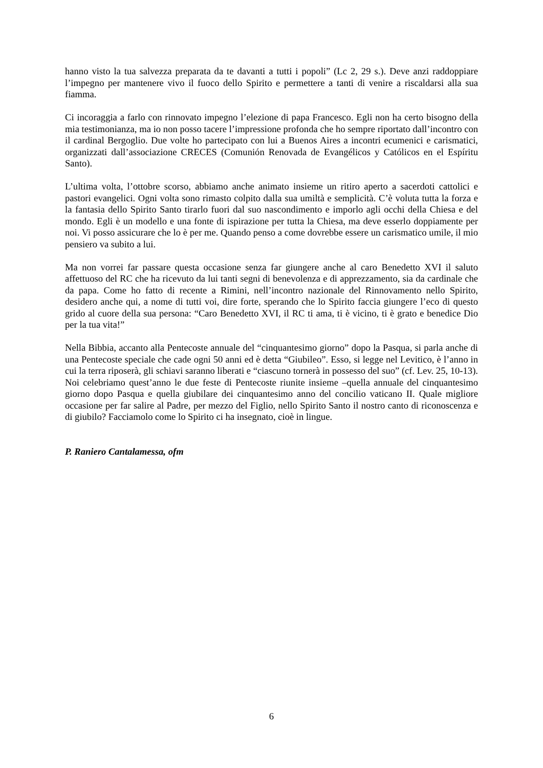hanno visto la tua salvezza preparata da te davanti a tutti i popoli” (Lc 2, 29 s.). Deve anzi raddoppiare l’impegno per mantenere vivo il fuoco dello Spirito e permettere a tanti di venire a riscaldarsi alla sua fiamma.
Ci incoraggia a farlo con rinnovato impegno l’elezione di papa Francesco. Egli non ha certo bisogno della mia testimonianza, ma io non posso tacere l’impressione profonda che ho sempre riportato dall’incontro con il cardinal Bergoglio. Due volte ho partecipato con lui a Buenos Aires a incontri ecumenici e carismatici, organizzati dall’associazione CRECES (Comunión Renovada de Evangélicos y Católicos en el Espíritu Santo).
L’ultima volta, l’ottobre scorso, abbiamo anche animato insieme un ritiro aperto a sacerdoti cattolici e pastori evangelici. Ogni volta sono rimasto colpito dalla sua umiltà e semplicità. C’è voluta tutta la forza e la fantasia dello Spirito Santo tirarlo fuori dal suo nascondimento e imporlo agli occhi della Chiesa e del mondo. Egli è un modello e una fonte di ispirazione per tutta la Chiesa, ma deve esserlo doppiamente per noi. Vi posso assicurare che lo è per me. Quando penso a come dovrebbe essere un carismatico umile, il mio pensiero va subito a lui.
Ma non vorrei far passare questa occasione senza far giungere anche al caro Benedetto XVI il saluto affettuoso del RC che ha ricevuto da lui tanti segni di benevolenza e di apprezzamento, sia da cardinale che da papa. Come ho fatto di recente a Rimini, nell’incontro nazionale del Rinnovamento nello Spirito, desidero anche qui, a nome di tutti voi, dire forte, sperando che lo Spirito faccia giungere l’eco di questo grido al cuore della sua persona: “Caro Benedetto XVI, il RC ti ama, ti è vicino, ti è grato e benedice Dio per la tua vita!”
Nella Bibbia, accanto alla Pentecoste annuale del “cinquantesimo giorno” dopo la Pasqua, si parla anche di una Pentecoste speciale che cade ogni 50 anni ed è detta “Giubileo”. Esso, si legge nel Levitico, è l’anno in cui la terra riposerà, gli schiavi saranno liberati e “ciascuno tornerà in possesso del suo” (cf. Lev. 25, 10-13). Noi celebriamo quest’anno le due feste di Pentecoste riunite insieme –quella annuale del cinquantesimo giorno dopo Pasqua e quella giubilare dei cinquantesimo anno del concilio vaticano II. Quale migliore occasione per far salire al Padre, per mezzo del Figlio, nello Spirito Santo il nostro canto di riconoscenza e di giubilo? Facciamolo come lo Spirito ci ha insegnato, cioè in lingue.
P. Raniero Cantalamessa, ofm
6